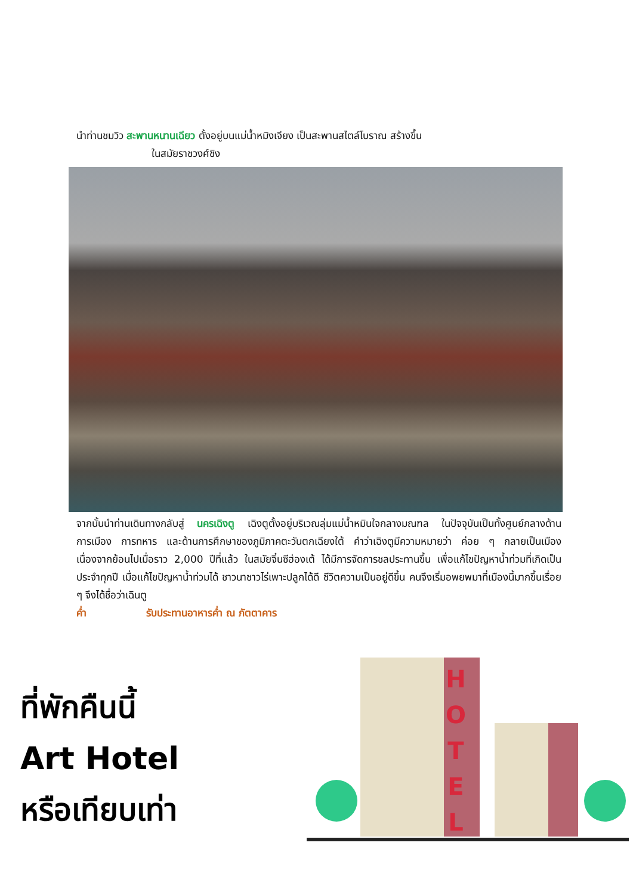นำท่านชมวิว สะพานหนานเฉียว ตั้งอยู่บนแม่น้ำหมิงเจียง เป็นสะพานสไตล์โบราณ สร้างขึ้น
ในสมัยราชวงศ์ชิง
จากนั้นนำท่านเดินทางกลับสู่ นครเฉิงตู เฉิงตูตั้งอยู่บริเวณลุ่มแม่น้ำหมินใจกลางมณฑล ในปัจจุบันเป็นทั้งศูนย์กลางด้านการเมือง การทหาร และด้านการศึกษาของภูมิภาคตะวันตกเฉียงใต้ คำว่าเฉิงตูมีความหมายว่า ค่อย ๆ กลายเป็นเมือง เนื่องจากย้อนไปเมื่อราว 2,000 ปีที่แล้ว ในสมัยจิ๋นซีฮ่องเต้ ได้มีการจัดการชลประทานขึ้น เพื่อแก้ไขปัญหาน้ำท่วมที่เกิดเป็นประจำทุกปี เมื่อแก้ไขปัญหาน้ำท่วมได้ ชาวนาชาวไร่เพาะปลูกได้ดี ชีวิตความเป็นอยู่ดีขึ้น คนจึงเริ่มอพยพมาที่เมืองนี้มากขึ้นเรื่อย ๆ จึงได้ชื่อว่าเฉินตู
ค่ำ รับประทานอาหารค่ำ ณ ภัตตาคาร
ที่พักคืนนี้
Art Hotel
หรือเทียบเท่า
H
O
T
E
L